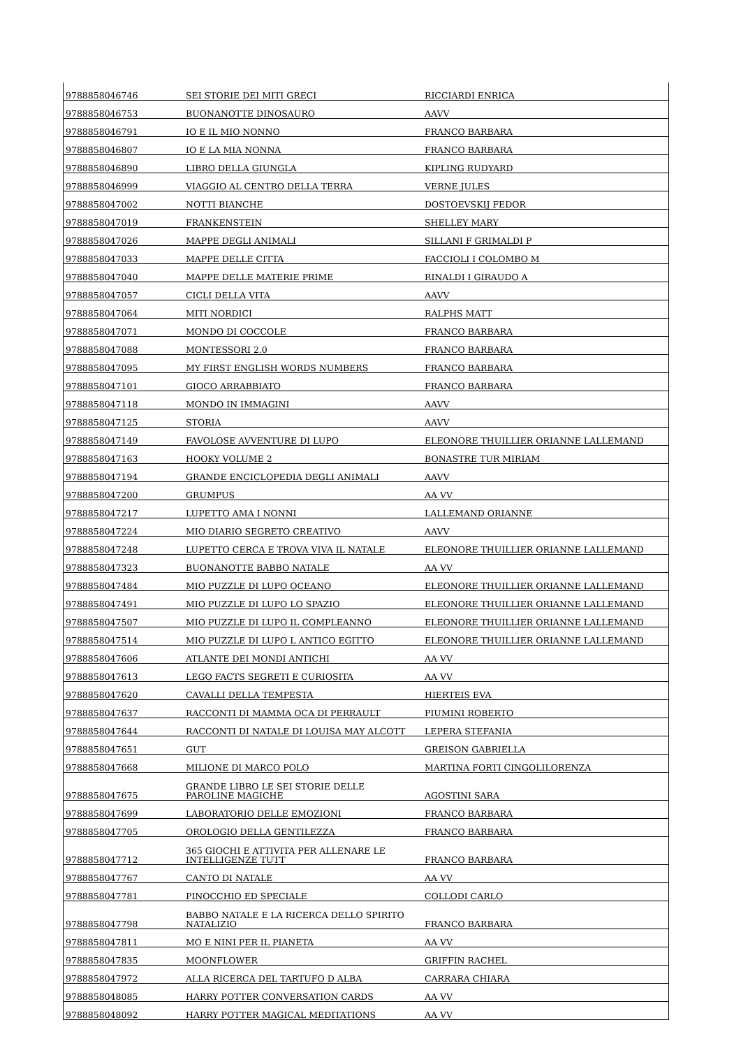| 9788858046746 | SEI STORIE DEI MITI GRECI | RICCIARDI ENRICA |
| 9788858046753 | BUONANOTTE DINOSAURO | AAVV |
| 9788858046791 | IO E IL MIO NONNO | FRANCO BARBARA |
| 9788858046807 | IO E LA MIA NONNA | FRANCO BARBARA |
| 9788858046890 | LIBRO DELLA GIUNGLA | KIPLING RUDYARD |
| 9788858046999 | VIAGGIO AL CENTRO DELLA TERRA | VERNE JULES |
| 9788858047002 | NOTTI BIANCHE | DOSTOEVSKIJ FEDOR |
| 9788858047019 | FRANKENSTEIN | SHELLEY MARY |
| 9788858047026 | MAPPE DEGLI ANIMALI | SILLANI F GRIMALDI P |
| 9788858047033 | MAPPE DELLE CITTA | FACCIOLI I COLOMBO M |
| 9788858047040 | MAPPE DELLE MATERIE PRIME | RINALDI I GIRAUDO A |
| 9788858047057 | CICLI DELLA VITA | AAVV |
| 9788858047064 | MITI NORDICI | RALPHS MATT |
| 9788858047071 | MONDO DI COCCOLE | FRANCO BARBARA |
| 9788858047088 | MONTESSORI 2.0 | FRANCO BARBARA |
| 9788858047095 | MY FIRST ENGLISH WORDS NUMBERS | FRANCO BARBARA |
| 9788858047101 | GIOCO ARRABBIATO | FRANCO BARBARA |
| 9788858047118 | MONDO IN IMMAGINI | AAVV |
| 9788858047125 | STORIA | AAVV |
| 9788858047149 | FAVOLOSE AVVENTURE DI LUPO | ELEONORE THUILLIER ORIANNE LALLEMAND |
| 9788858047163 | HOOKY VOLUME 2 | BONASTRE TUR MIRIAM |
| 9788858047194 | GRANDE ENCICLOPEDIA DEGLI ANIMALI | AAVV |
| 9788858047200 | GRUMPUS | AA VV |
| 9788858047217 | LUPETTO AMA I NONNI | LALLEMAND ORIANNE |
| 9788858047224 | MIO DIARIO SEGRETO CREATIVO | AAVV |
| 9788858047248 | LUPETTO CERCA E TROVA VIVA IL NATALE | ELEONORE THUILLIER ORIANNE LALLEMAND |
| 9788858047323 | BUONANOTTE BABBO NATALE | AA VV |
| 9788858047484 | MIO PUZZLE DI LUPO OCEANO | ELEONORE THUILLIER ORIANNE LALLEMAND |
| 9788858047491 | MIO PUZZLE DI LUPO LO SPAZIO | ELEONORE THUILLIER ORIANNE LALLEMAND |
| 9788858047507 | MIO PUZZLE DI LUPO IL COMPLEANNO | ELEONORE THUILLIER ORIANNE LALLEMAND |
| 9788858047514 | MIO PUZZLE DI LUPO L ANTICO EGITTO | ELEONORE THUILLIER ORIANNE LALLEMAND |
| 9788858047606 | ATLANTE DEI MONDI ANTICHI | AA VV |
| 9788858047613 | LEGO FACTS SEGRETI E CURIOSITA | AA VV |
| 9788858047620 | CAVALLI DELLA TEMPESTA | HIERTEIS EVA |
| 9788858047637 | RACCONTI DI MAMMA OCA DI PERRAULT | PIUMINI ROBERTO |
| 9788858047644 | RACCONTI DI NATALE DI LOUISA MAY ALCOTT | LEPERA STEFANIA |
| 9788858047651 | GUT | GREISON GABRIELLA |
| 9788858047668 | MILIONE DI MARCO POLO | MARTINA FORTI CINGOLILORENZA |
| 9788858047675 | GRANDE LIBRO LE SEI STORIE DELLE PAROLINE MAGICHE | AGOSTINI SARA |
| 9788858047699 | LABORATORIO DELLE EMOZIONI | FRANCO BARBARA |
| 9788858047705 | OROLOGIO DELLA GENTILEZZA | FRANCO BARBARA |
| 9788858047712 | 365 GIOCHI E ATTIVITA PER ALLENARE LE INTELLIGENZE TUTT | FRANCO BARBARA |
| 9788858047767 | CANTO DI NATALE | AA VV |
| 9788858047781 | PINOCCHIO ED SPECIALE | COLLODI CARLO |
| 9788858047798 | BABBO NATALE E LA RICERCA DELLO SPIRITO NATALIZIO | FRANCO BARBARA |
| 9788858047811 | MO E NINI PER IL PIANETA | AA VV |
| 9788858047835 | MOONFLOWER | GRIFFIN RACHEL |
| 9788858047972 | ALLA RICERCA DEL TARTUFO D ALBA | CARRARA CHIARA |
| 9788858048085 | HARRY POTTER CONVERSATION CARDS | AA VV |
| 9788858048092 | HARRY POTTER MAGICAL MEDITATIONS | AA VV |